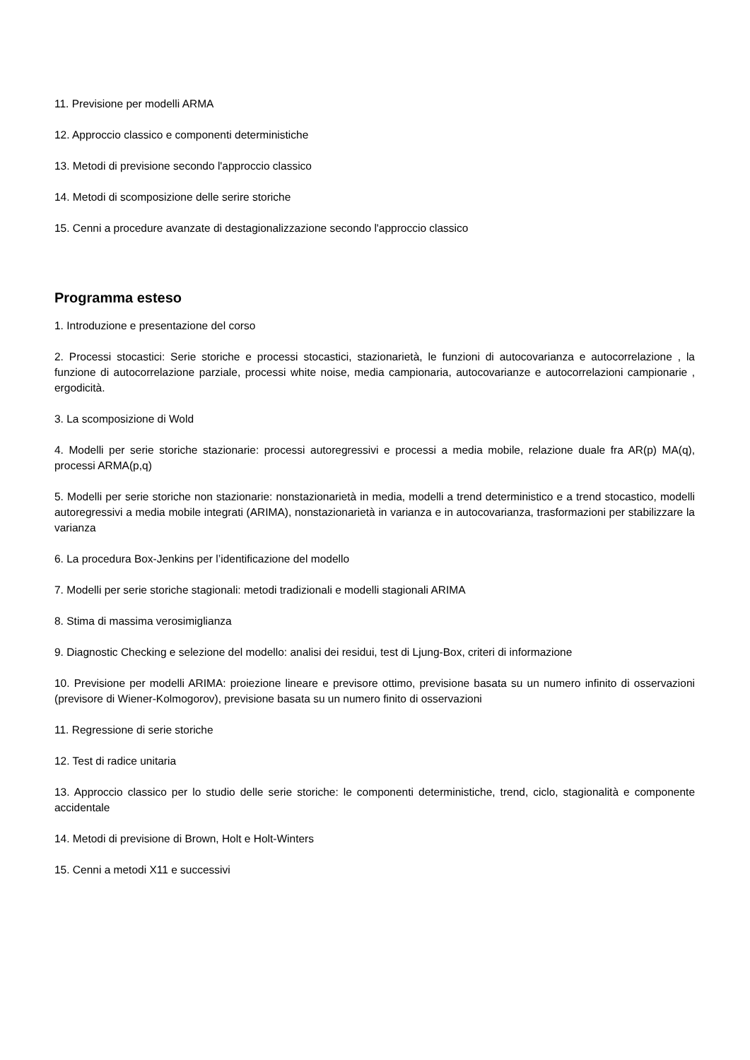11. Previsione per modelli ARMA
12. Approccio classico e componenti deterministiche
13. Metodi di previsione secondo l'approccio classico
14. Metodi di scomposizione delle serire storiche
15. Cenni a procedure avanzate di destagionalizzazione secondo l'approccio classico
Programma esteso
1. Introduzione e presentazione del corso
2. Processi stocastici: Serie storiche e processi stocastici, stazionarietà, le funzioni di autocovarianza e autocorrelazione , la funzione di autocorrelazione parziale, processi white noise, media campionaria, autocovarianze e autocorrelazioni campionarie , ergodicità.
3. La scomposizione di Wold
4. Modelli per serie storiche stazionarie: processi autoregressivi e processi a media mobile, relazione duale fra AR(p) MA(q), processi ARMA(p,q)
5. Modelli per serie storiche non stazionarie: nonstazionarietà in media, modelli a trend deterministico e a trend stocastico, modelli autoregressivi a media mobile integrati (ARIMA), nonstazionarietà in varianza e in autocovarianza, trasformazioni per stabilizzare la varianza
6. La procedura Box-Jenkins per l’identificazione del modello
7. Modelli per serie storiche stagionali: metodi tradizionali e modelli stagionali ARIMA
8. Stima di massima verosimiglianza
9. Diagnostic Checking e selezione del modello: analisi dei residui, test di Ljung-Box, criteri di informazione
10. Previsione per modelli ARIMA: proiezione lineare e previsore ottimo, previsione basata su un numero infinito di osservazioni (previsore di Wiener-Kolmogorov), previsione basata su un numero finito di osservazioni
11. Regressione di serie storiche
12. Test di radice unitaria
13. Approccio classico per lo studio delle serie storiche: le componenti deterministiche, trend, ciclo, stagionalità e componente accidentale
14. Metodi di previsione di Brown, Holt e Holt-Winters
15. Cenni a metodi X11 e successivi